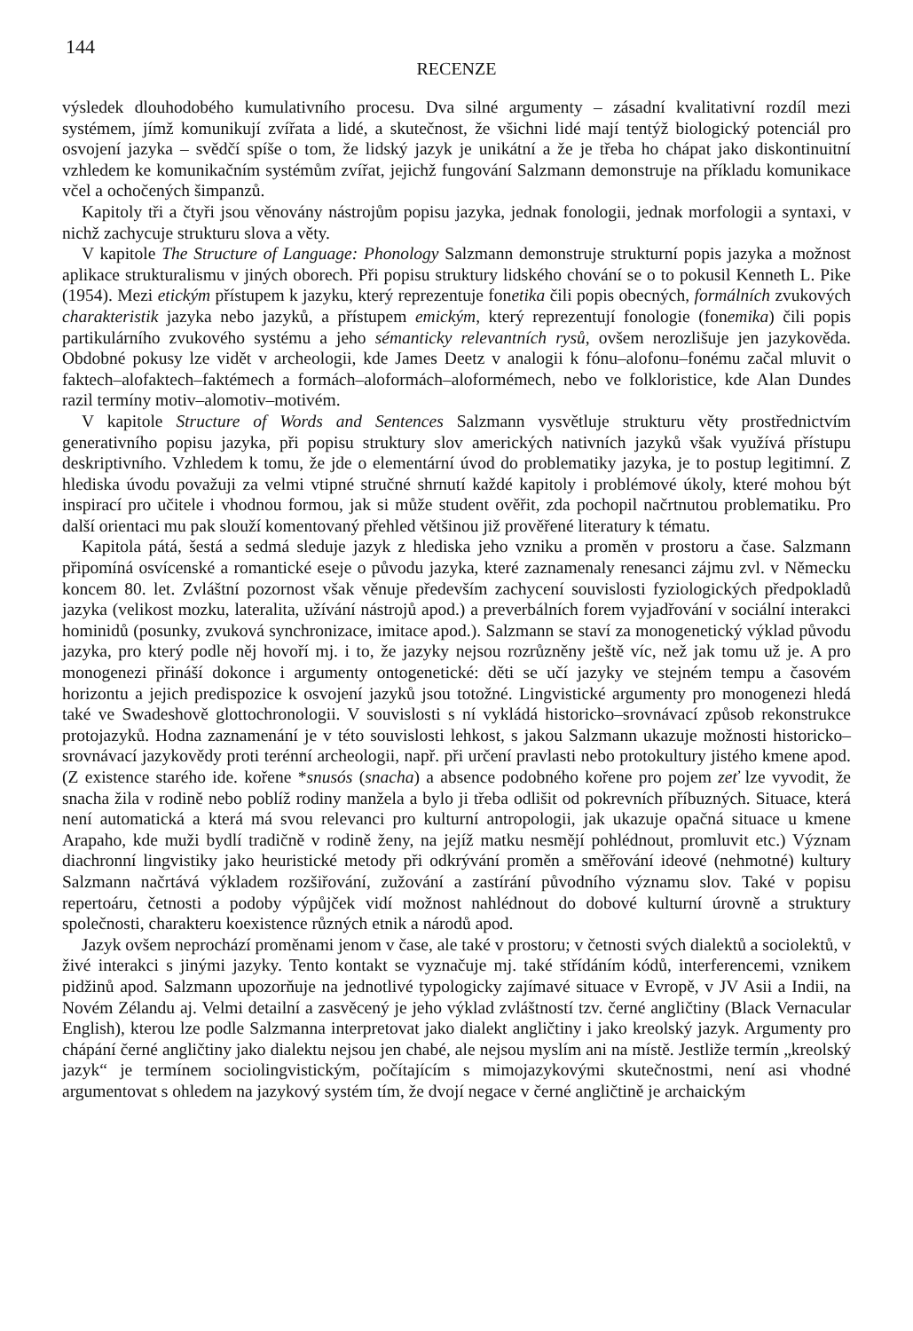144
RECENZE
výsledek dlouhodobého kumulativního procesu. Dva silné argumenty – zásadní kvalitativní rozdíl mezi systémem, jímž komunikují zvířata a lidé, a skutečnost, že všichni lidé mají tentýž biologický potenciál pro osvojení jazyka – svědčí spíše o tom, že lidský jazyk je unikátní a že je třeba ho chápat jako diskontinuitní vzhledem ke komunikačním systémům zvířat, jejichž fungování Salzmann demonstruje na příkladu komunikace včel a ochočených šimpanzů.
Kapitoly tři a čtyři jsou věnovány nástrojům popisu jazyka, jednak fonologii, jednak morfologii a syntaxi, v nichž zachycuje strukturu slova a věty.
V kapitole The Structure of Language: Phonology Salzmann demonstruje strukturní popis jazyka a možnost aplikace strukturalismu v jiných oborech. Při popisu struktury lidského chování se o to pokusil Kenneth L. Pike (1954). Mezi etickým přístupem k jazyku, který reprezentuje fonetika čili popis obecných, formálních zvukových charakteristik jazyka nebo jazyků, a přístupem emickým, který reprezentují fonologie (fonemika) čili popis partikulárního zvukového systému a jeho sémanticky relevantních rysů, ovšem nerozlišuje jen jazykověda. Obdobné pokusy lze vidět v archeologii, kde James Deetz v analogii k fónu–alofonu–fonému začal mluvit o faktech–alofaktech–faktémech a formách–aloformách–aloformémech, nebo ve folkloristice, kde Alan Dundes razil termíny motiv–alomotiv–motivém.
V kapitole Structure of Words and Sentences Salzmann vysvětluje strukturu věty prostřednictvím generativního popisu jazyka, při popisu struktury slov amerických nativních jazyků však využívá přístupu deskriptivního. Vzhledem k tomu, že jde o elementární úvod do problematiky jazyka, je to postup legitimní. Z hlediska úvodu považuji za velmi vtipné stručné shrnutí každé kapitoly i problémové úkoly, které mohou být inspirací pro učitele i vhodnou formou, jak si může student ověřit, zda pochopil načrtnutou problematiku. Pro další orientaci mu pak slouží komentovaný přehled většinou již prověřené literatury k tématu.
Kapitola pátá, šestá a sedmá sleduje jazyk z hlediska jeho vzniku a proměn v prostoru a čase. Salzmann připomíná osvícenské a romantické eseje o původu jazyka, které zaznamenaly renesanci zájmu zvl. v Německu koncem 80. let. Zvláštní pozornost však věnuje především zachycení souvislosti fyziologických předpokladů jazyka (velikost mozku, lateralita, užívání nástrojů apod.) a preverbálních forem vyjadřování v sociální interakci hominidů (posunky, zvuková synchronizace, imitace apod.). Salzmann se staví za monogenetický výklad původu jazyka, pro který podle něj hovoří mj. i to, že jazyky nejsou rozrůzněny ještě víc, než jak tomu už je. A pro monogenezi přináší dokonce i argumenty ontogenetické: děti se učí jazyky ve stejném tempu a časovém horizontu a jejich predispozice k osvojení jazyků jsou totožné. Lingvistické argumenty pro monogenezi hledá také ve Swadeshově glottochronologii. V souvislosti s ní vykládá historicko–srovnávací způsob rekonstrukce protojazyků. Hodna zaznamenání je v této souvislosti lehkost, s jakou Salzmann ukazuje možnosti historicko–srovnávací jazykovědy proti terénní archeologii, např. při určení pravlasti nebo protokultury jistého kmene apod. (Z existence starého ide. kořene *snusós (snacha) a absence podobného kořene pro pojem zeť lze vyvodit, že snacha žila v rodině nebo poblíž rodiny manžela a bylo ji třeba odlišit od pokrevních příbuzných. Situace, která není automatická a která má svou relevanci pro kulturní antropologii, jak ukazuje opačná situace u kmene Arapaho, kde muži bydlí tradičně v rodině ženy, na jejíž matku nesmějí pohlédnout, promluvit etc.) Význam diachronní lingvistiky jako heuristické metody při odkrývání proměn a směřování ideové (nehmotné) kultury Salzmann načrtává výkladem rozšiřování, zužování a zastírání původního významu slov. Také v popisu repertoáru, četnosti a podoby výpůjček vidí možnost nahlédnout do dobové kulturní úrovně a struktury společnosti, charakteru koexistence různých etnik a národů apod.
Jazyk ovšem neprochází proměnami jenom v čase, ale také v prostoru; v četnosti svých dialektů a sociolektů, v živé interakci s jinými jazyky. Tento kontakt se vyznačuje mj. také střídáním kódů, interferencemi, vznikem pidžinů apod. Salzmann upozorňuje na jednotlivé typologicky zajímavé situace v Evropě, v JV Asii a Indii, na Novém Zélandu aj. Velmi detailní a zasvěcený je jeho výklad zvláštností tzv. černé angličtiny (Black Vernacular English), kterou lze podle Salzmanna interpretovat jako dialekt angličtiny i jako kreolský jazyk. Argumenty pro chápání černé angličtiny jako dialektu nejsou jen chabé, ale nejsou myslím ani na místě. Jestliže termín „kreolský jazyk“ je termínem sociolingvistickým, počítajícím s mimojazykovými skutečnostmi, není asi vhodné argumentovat s ohledem na jazykový systém tím, že dvojí negace v černé angličtině je archaickým